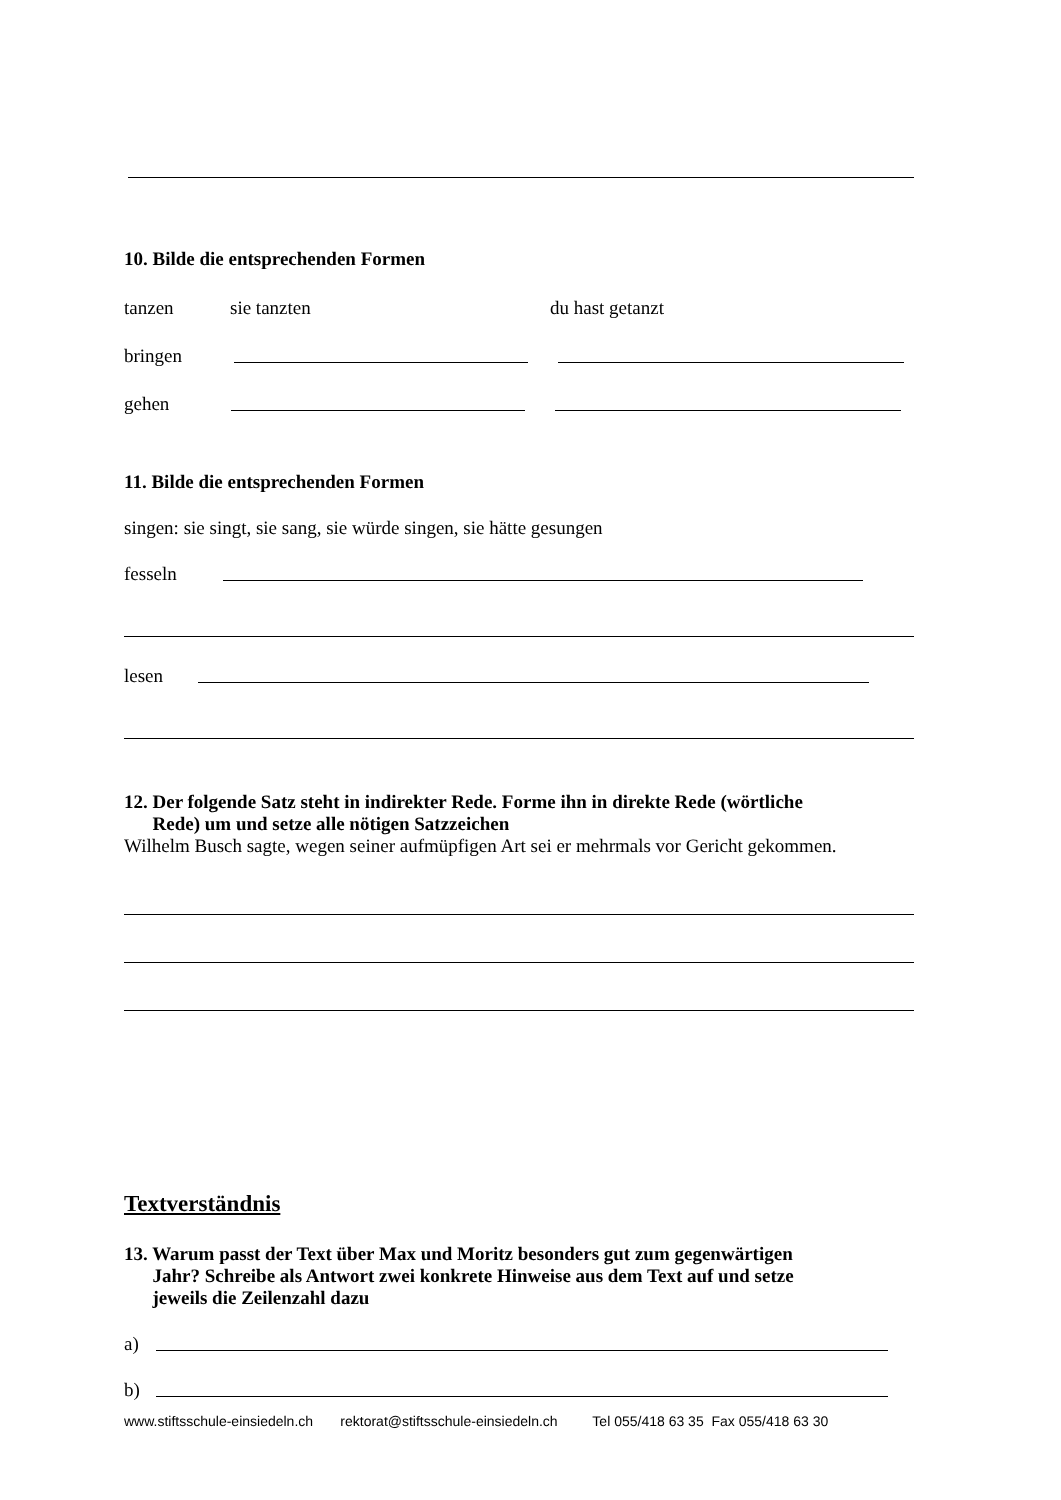10. Bilde die entsprechenden Formen
tanzen sie tanzten du hast getanzt
bringen
gehen
11. Bilde die entsprechenden Formen
singen: sie singt, sie sang, sie würde singen, sie hätte gesungen
fesseln
lesen
12. Der folgende Satz steht in indirekter Rede. Forme ihn in direkte Rede (wörtliche
Rede) um und setze alle nötigen Satzzeichen
Wilhelm Busch sagte, wegen seiner aufmüpfigen Art sei er mehrmals vor Gericht gekommen.
Textverständnis
13. Warum passt der Text über Max und Moritz besonders gut zum gegenwärtigen
Jahr? Schreibe als Antwort zwei konkrete Hinweise aus dem Text auf und setze
jeweils die Zeilenzahl dazu
a)
b)
www.stiftsschule-einsiedeln.ch rektorat@stiftsschule-einsiedeln.ch Tel 055/418 63 35 Fax 055/418 63 30